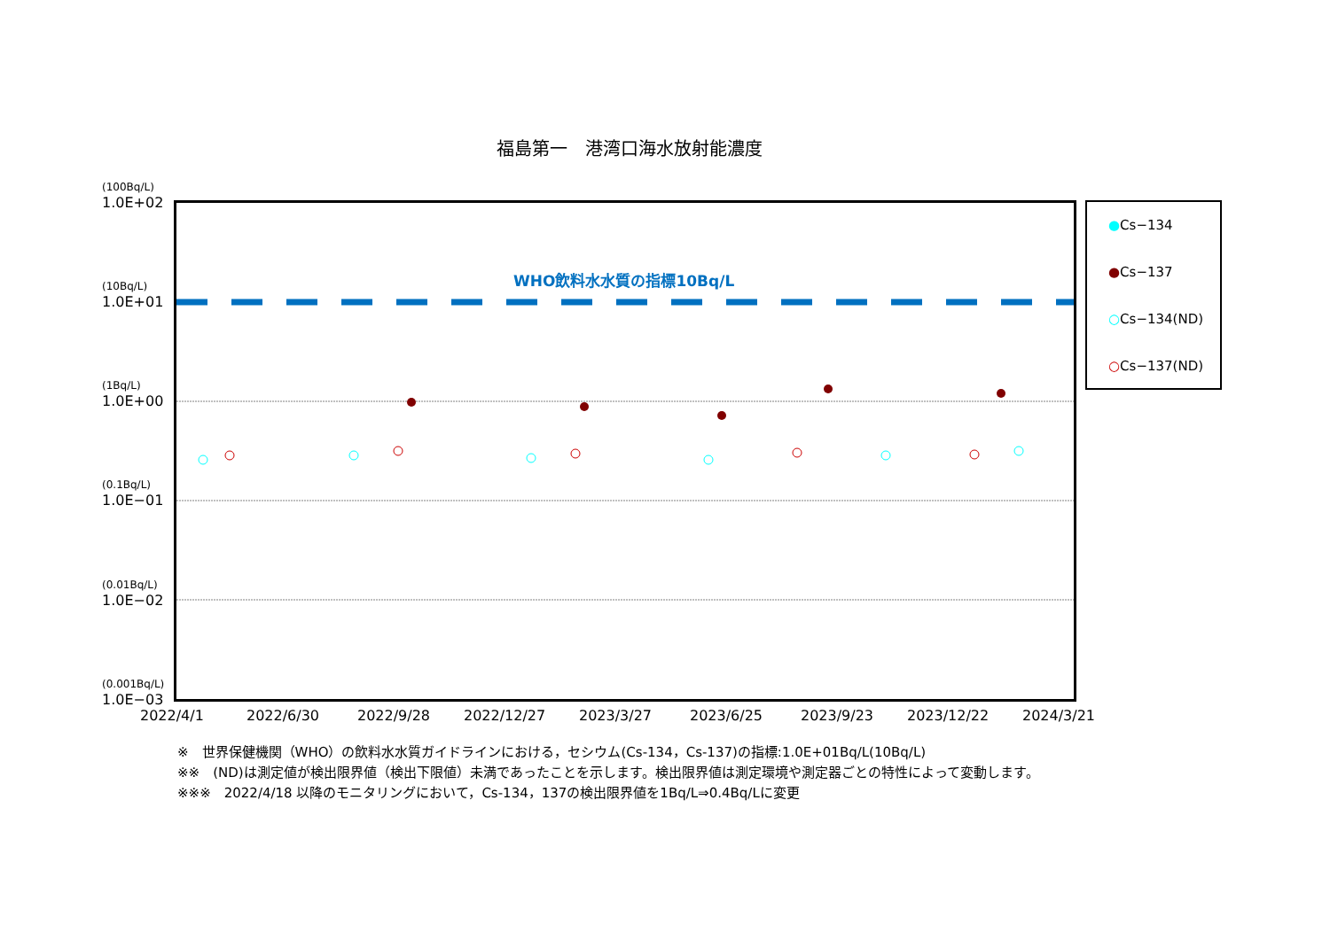福島第一　港湾口海水放射能濃度
(100Bq/L)
1.0E+02
(10Bq/L)
1.0E+01
(1Bq/L)
1.0E+00
(0.1Bq/L)
1.0E−01
(0.01Bq/L)
1.0E−02
(0.001Bq/L)
1.0E−03
WHO飲料水水質の指標10Bq/L
2022/4/1 2022/6/30 2022/9/28 2022/12/27 2023/3/27 2023/6/25 2023/9/23 2023/12/22 2024/3/21
●Cs−134
●Cs−137
○Cs−134(ND)
○Cs−137(ND)
※　世界保健機関（WHO）の飲料水水質ガイドラインにおける，セシウム(Cs-134，Cs-137)の指標:1.0E+01Bq/L(10Bq/L)
※※　(ND)は測定値が検出限界値（検出下限値）未満であったことを示します。検出限界値は測定環境や測定器ごとの特性によって変動します。
※※※　2022/4/18 以降のモニタリングにおいて，Cs-134，137の検出限界値を1Bq/L⇒0.4Bq/Lに変更